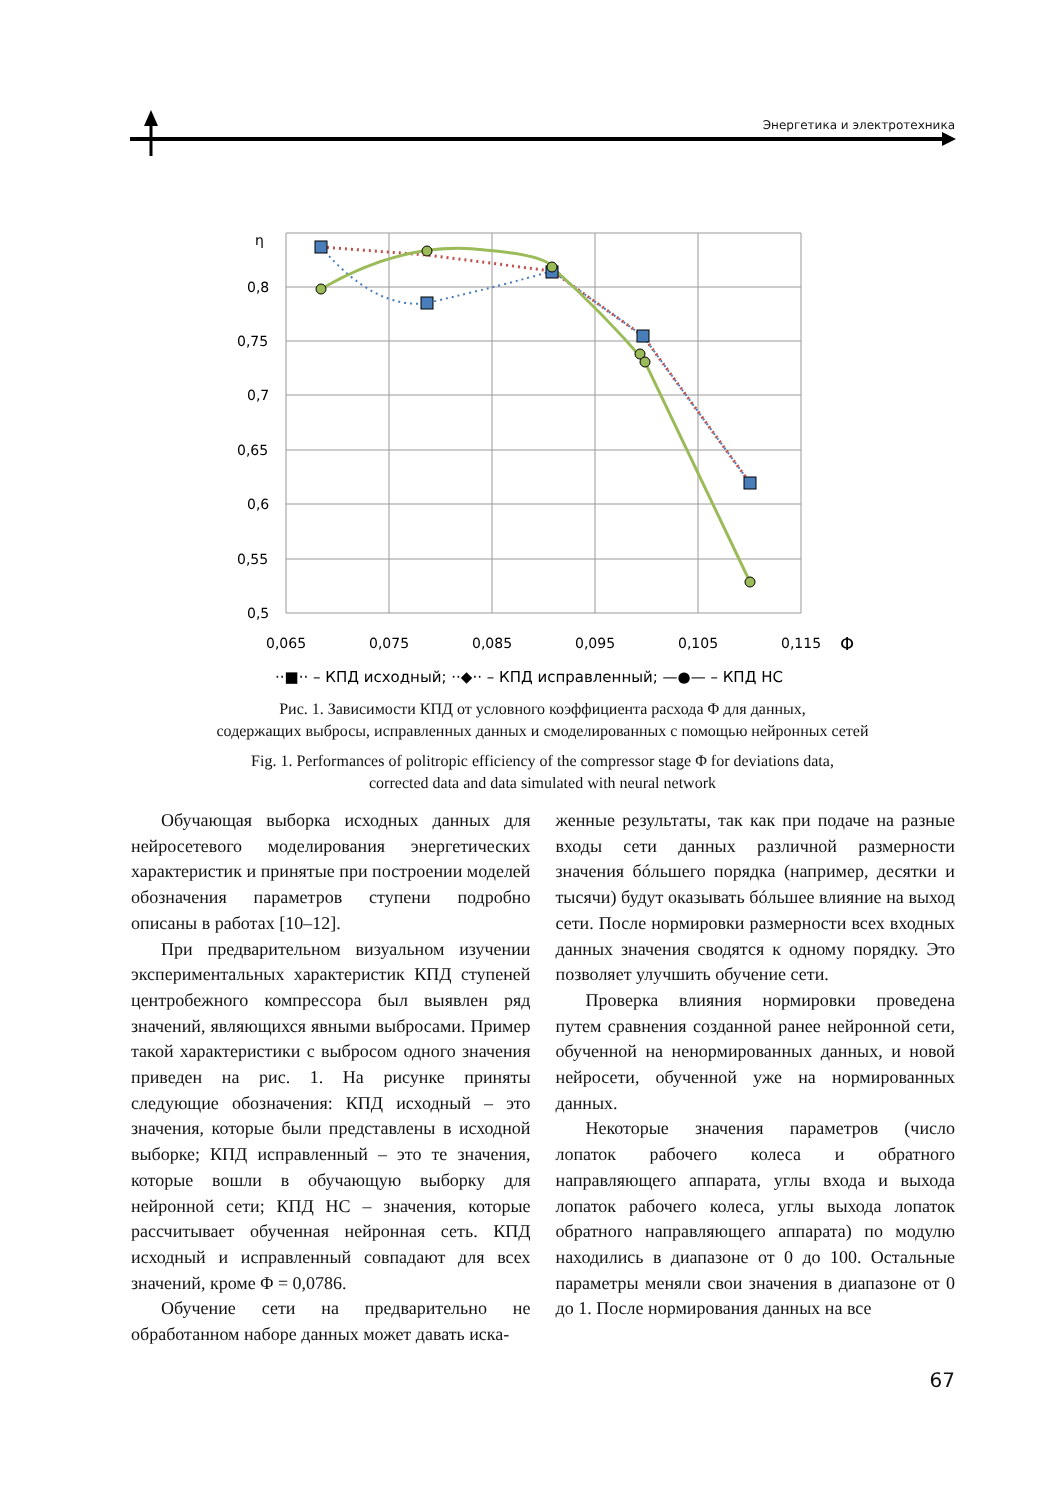Энергетика и электротехника
η
0,8
0,75
0,7
0,65
0,6
0,55
0,5
0,065
0,075
0,085
0,095
0,105
0,115
Φ
··■·· – КПД исходный; ··◆·· – КПД исправленный; —●— – КПД НС
Рис. 1. Зависимости КПД от условного коэффициента расхода Φ для данных,
содержащих выбросы, исправленных данных и смоделированных с помощью нейронных сетей
Fig. 1. Performances of politropic efficiency of the compressor stage Φ for deviations data,
corrected data and data simulated with neural network
Обучающая выборка исходных данных для нейросетевого моделирования энергетических характеристик и принятые при построении моделей обозначения параметров ступени подробно описаны в работах [10–12].
При предварительном визуальном изучении экспериментальных характеристик КПД ступеней центробежного компрессора был выявлен ряд значений, являющихся явными выбросами. Пример такой характеристики с выбросом одного значения приведен на рис. 1. На рисунке приняты следующие обозначения: КПД исходный – это значения, которые были представлены в исходной выборке; КПД исправленный – это те значения, которые вошли в обучающую выборку для нейронной сети; КПД НС – значения, которые рассчитывает обученная нейронная сеть. КПД исходный и исправленный совпадают для всех значений, кроме Φ = 0,0786.
Обучение сети на предварительно не обработанном наборе данных может давать иска-
женные результаты, так как при подаче на разные входы сети данных различной размерности значения бóльшего порядка (например, десятки и тысячи) будут оказывать бóльшее влияние на выход сети. После нормировки размерности всех входных данных значения сводятся к одному порядку. Это позволяет улучшить обучение сети.
Проверка влияния нормировки проведена путем сравнения созданной ранее нейронной сети, обученной на ненормированных данных, и новой нейросети, обученной уже на нормированных данных.
Некоторые значения параметров (число лопаток рабочего колеса и обратного направляющего аппарата, углы входа и выхода лопаток рабочего колеса, углы выхода лопаток обратного направляющего аппарата) по модулю находились в диапазоне от 0 до 100. Остальные параметры меняли свои значения в диапазоне от 0 до 1. После нормирования данных на все
67